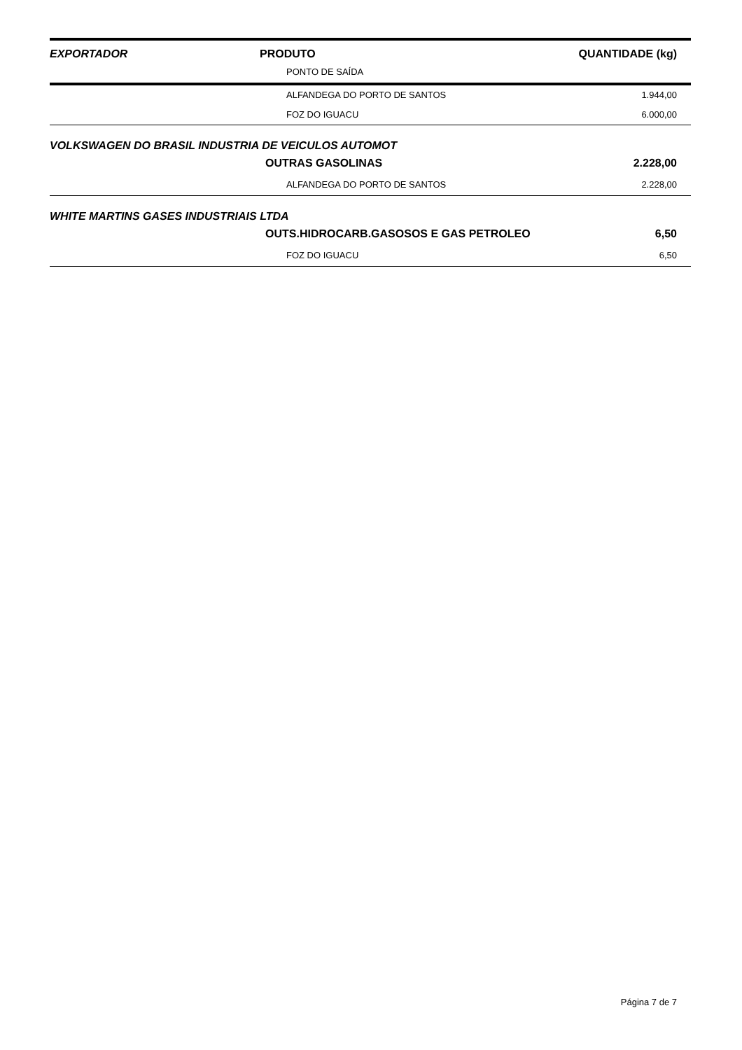| EXPORTADOR | PRODUTO | QUANTIDADE (kg) |
| --- | --- | --- |
| PONTO DE SAÍDA | | |
| ALFANDEGA DO PORTO DE SANTOS | | 1.944,00 |
| FOZ DO IGUACU | | 6.000,00 |
| VOLKSWAGEN DO BRASIL INDUSTRIA DE VEICULOS AUTOMOT | | |
| OUTRAS GASOLINAS | | 2.228,00 |
| ALFANDEGA DO PORTO DE SANTOS | | 2.228,00 |
| WHITE MARTINS GASES INDUSTRIAIS LTDA | | |
| OUTS.HIDROCARB.GASOSOS E GAS PETROLEO | | 6,50 |
| FOZ DO IGUACU | | 6,50 |
Página 7 de 7